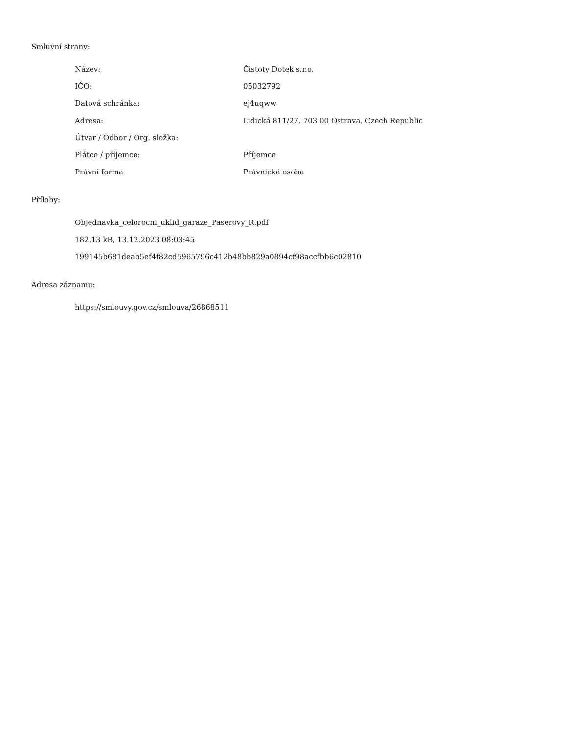Smluvní strany:
| Název: | Čistoty Dotek s.r.o. |
| IČO: | 05032792 |
| Datová schránka: | ej4uqww |
| Adresa: | Lidická 811/27, 703 00 Ostrava, Czech Republic |
| Útvar / Odbor / Org. složka: | |
| Plátce / příjemce: | Příjemce |
| Právní forma | Právnická osoba |
Přílohy:
Objednavka_celorocni_uklid_garaze_Paserovy_R.pdf
182.13 kB, 13.12.2023 08:03:45
199145b681deab5ef4f82cd5965796c412b48bb829a0894cf98accfbb6c02810
Adresa záznamu:
https://smlouvy.gov.cz/smlouva/26868511